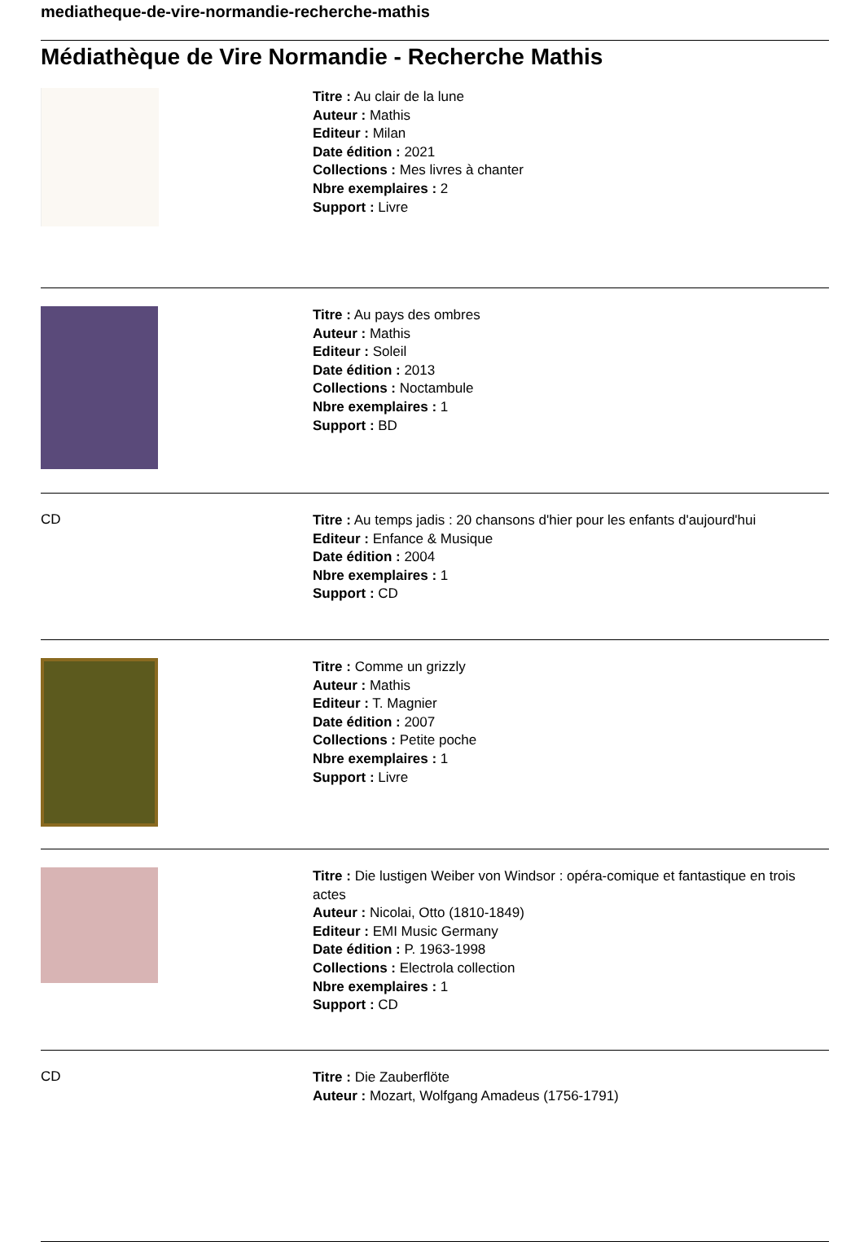mediatheque-de-vire-normandie-recherche-mathis
Médiathèque de Vire Normandie - Recherche Mathis
Titre : Au clair de la lune
Auteur : Mathis
Editeur : Milan
Date édition : 2021
Collections : Mes livres à chanter
Nbre exemplaires : 2
Support : Livre
Titre : Au pays des ombres
Auteur : Mathis
Editeur : Soleil
Date édition : 2013
Collections : Noctambule
Nbre exemplaires : 1
Support : BD
CD
Titre : Au temps jadis : 20 chansons d'hier pour les enfants d'aujourd'hui
Editeur : Enfance & Musique
Date édition : 2004
Nbre exemplaires : 1
Support : CD
Titre : Comme un grizzly
Auteur : Mathis
Editeur : T. Magnier
Date édition : 2007
Collections : Petite poche
Nbre exemplaires : 1
Support : Livre
Titre : Die lustigen Weiber von Windsor : opéra-comique et fantastique en trois actes
Auteur : Nicolai, Otto (1810-1849)
Editeur : EMI Music Germany
Date édition : P. 1963-1998
Collections : Electrola collection
Nbre exemplaires : 1
Support : CD
CD
Titre : Die Zauberflöte
Auteur : Mozart, Wolfgang Amadeus (1756-1791)